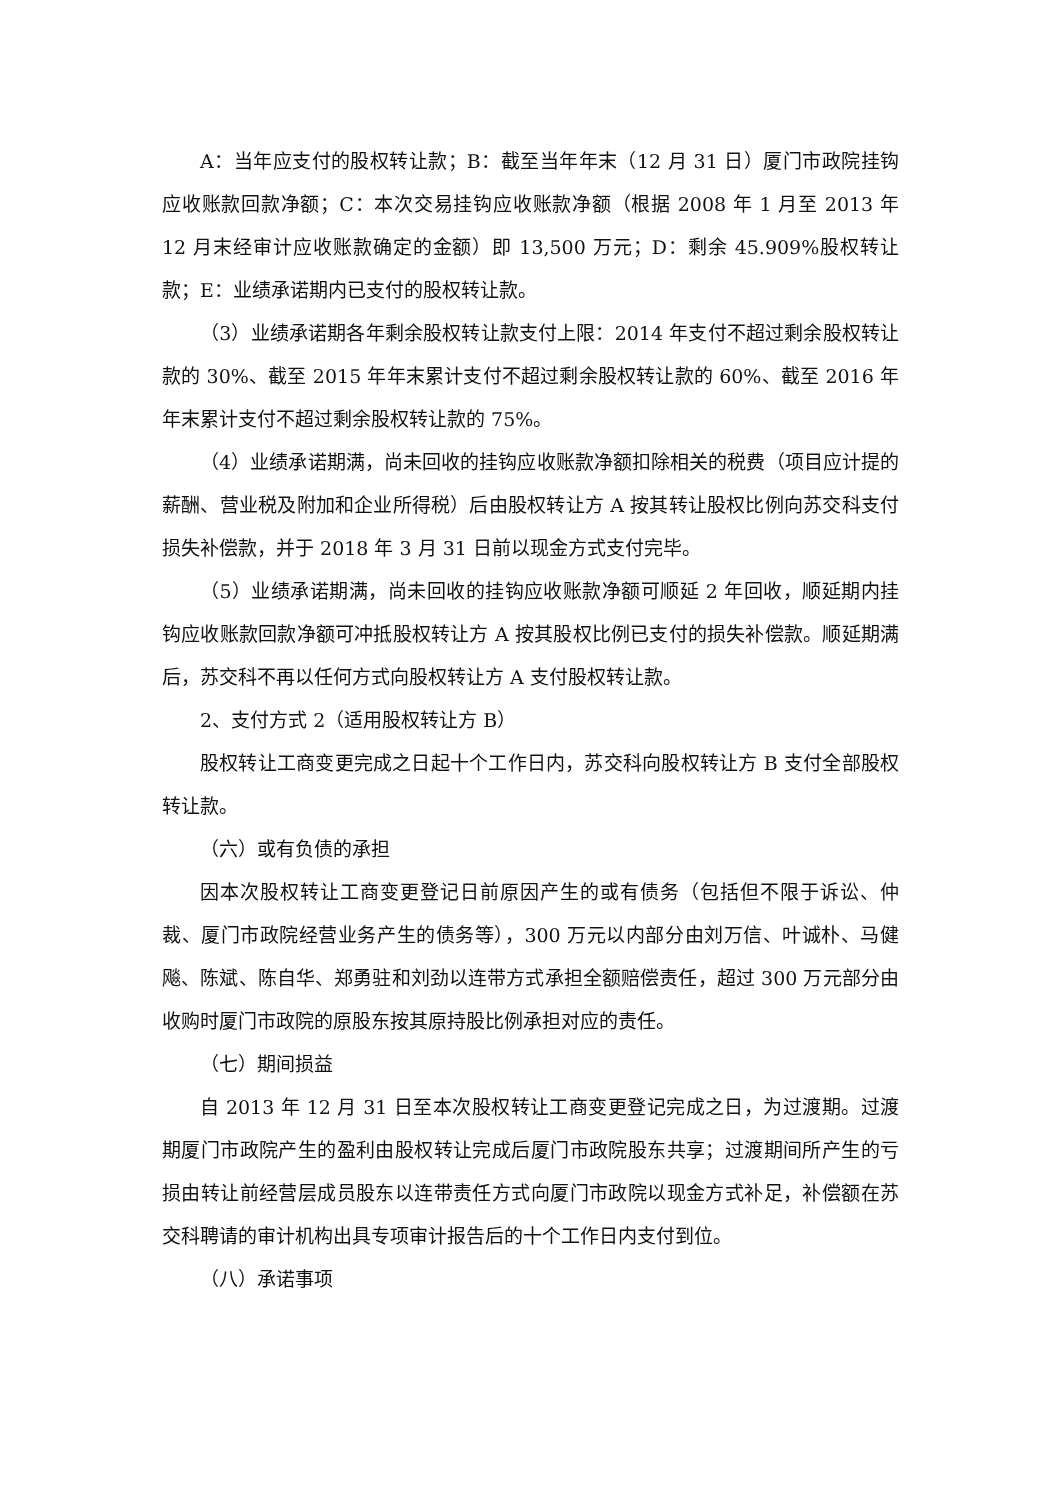A：当年应支付的股权转让款；B：截至当年年末（12 月 31 日）厦门市政院挂钩应收账款回款净额；C：本次交易挂钩应收账款净额（根据 2008 年 1 月至 2013 年 12 月末经审计应收账款确定的金额）即 13,500 万元；D：剩余 45.909%股权转让款；E：业绩承诺期内已支付的股权转让款。
（3）业绩承诺期各年剩余股权转让款支付上限：2014 年支付不超过剩余股权转让款的 30%、截至 2015 年年末累计支付不超过剩余股权转让款的 60%、截至 2016 年年末累计支付不超过剩余股权转让款的 75%。
（4）业绩承诺期满，尚未回收的挂钩应收账款净额扣除相关的税费（项目应计提的薪酬、营业税及附加和企业所得税）后由股权转让方 A 按其转让股权比例向苏交科支付损失补偿款，并于 2018 年 3 月 31 日前以现金方式支付完毕。
（5）业绩承诺期满，尚未回收的挂钩应收账款净额可顺延 2 年回收，顺延期内挂钩应收账款回款净额可冲抵股权转让方 A 按其股权比例已支付的损失补偿款。顺延期满后，苏交科不再以任何方式向股权转让方 A 支付股权转让款。
2、支付方式 2（适用股权转让方 B）
股权转让工商变更完成之日起十个工作日内，苏交科向股权转让方 B 支付全部股权转让款。
（六）或有负债的承担
因本次股权转让工商变更登记日前原因产生的或有债务（包括但不限于诉讼、仲裁、厦门市政院经营业务产生的债务等），300 万元以内部分由刘万信、叶诚朴、马健飚、陈斌、陈自华、郑勇驻和刘劲以连带方式承担全额赔偿责任，超过 300 万元部分由收购时厦门市政院的原股东按其原持股比例承担对应的责任。
（七）期间损益
自 2013 年 12 月 31 日至本次股权转让工商变更登记完成之日，为过渡期。过渡期厦门市政院产生的盈利由股权转让完成后厦门市政院股东共享；过渡期间所产生的亏损由转让前经营层成员股东以连带责任方式向厦门市政院以现金方式补足，补偿额在苏交科聘请的审计机构出具专项审计报告后的十个工作日内支付到位。
（八）承诺事项